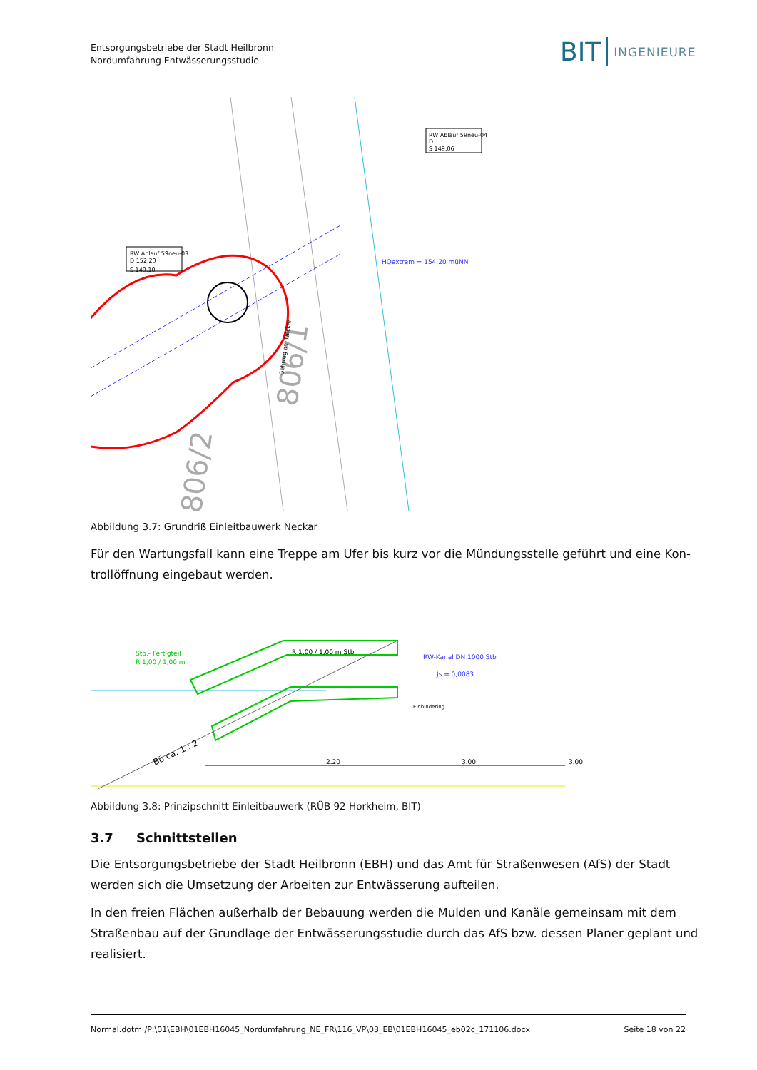Entsorgungsbetriebe der Stadt Heilbronn
Nordumfahrung Entwässerungsstudie
BIT INGENIEURE
RW Ablauf 59neu-03
D 152.20
S 149.10
RW Ablauf 59neu-04
D
S 149.06
HQextrem = 154.20 müNN
806/1
806/2
Gehweg am Neckar
Abbildung 3.7: Grundriß Einleitbauwerk Neckar
Für den Wartungsfall kann eine Treppe am Ufer bis kurz vor die Mündungsstelle geführt und eine Kon­trollöffnung eingebaut werden.
Stb.- Fertigteil
R 1,00 / 1,00 m
R 1,00 / 1,00 m Stb
RW-Kanal DN 1000 Stb
Js = 0,0083
Bö ca. 1 : 2
Einbindering
2.20
3.00
3.00
Abbildung 3.8: Prinzipschnitt Einleitbauwerk (RÜB 92 Horkheim, BIT)
3.7 Schnittstellen
Die Entsorgungsbetriebe der Stadt Heilbronn (EBH) und das Amt für Straßenwesen (AfS) der Stadt werden sich die Umsetzung der Arbeiten zur Entwässerung aufteilen.
In den freien Flächen außerhalb der Bebauung werden die Mulden und Kanäle gemeinsam mit dem Stra­ßenbau auf der Grundlage der Entwässerungsstudie durch das AfS bzw. dessen Planer geplant und reali­siert.
Normal.dotm /P:\01\EBH\01EBH16045_Nordumfahrung_NE_FR\116_VP\03_EB\01EBH16045_eb02c_171106.docx Seite 18 von 22